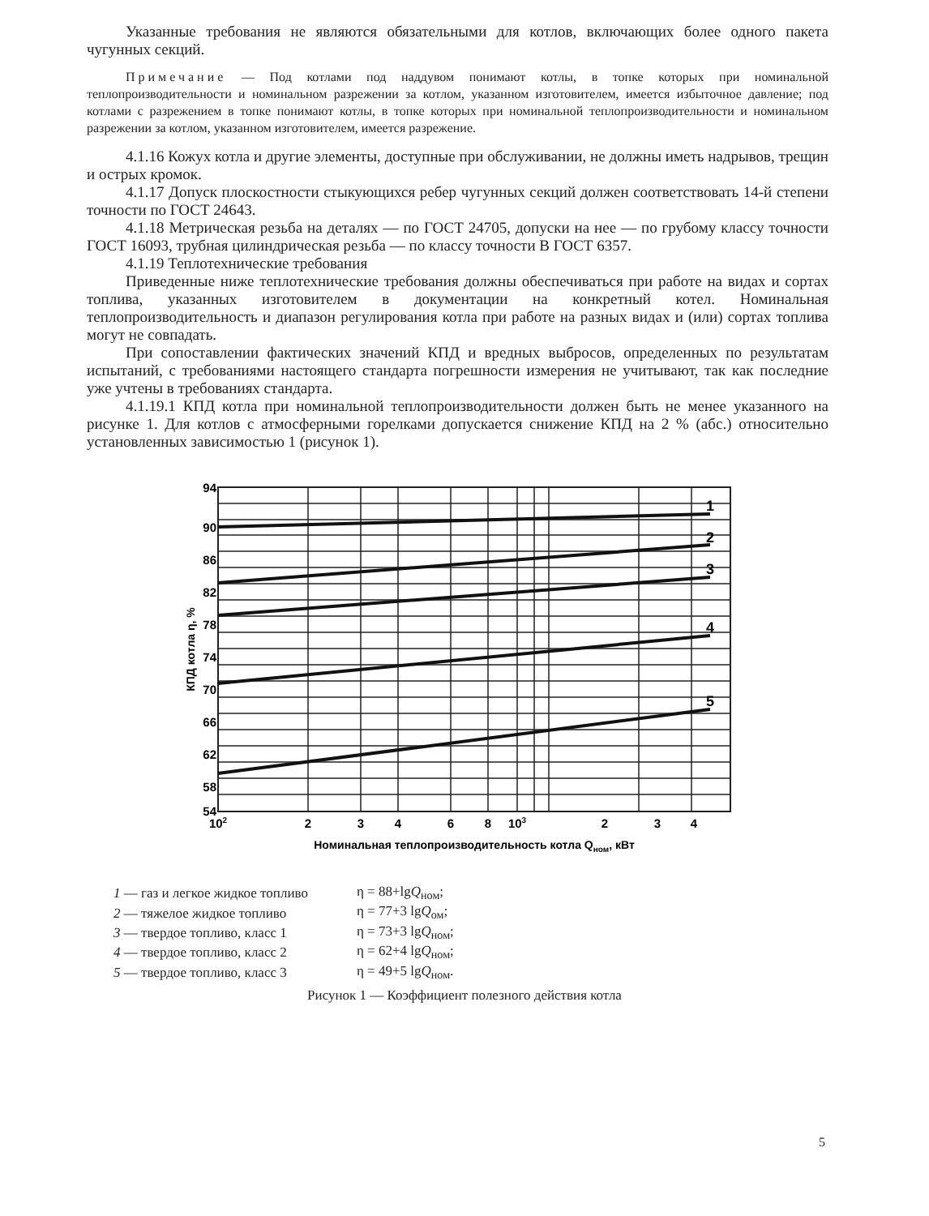Указанные требования не являются обязательными для котлов, включающих более одного пакета чугунных секций.
Примечание — Под котлами под наддувом понимают котлы, в топке которых при номинальной теплопроизводительности и номинальном разрежении за котлом, указанном изготовителем, имеется избыточное давление; под котлами с разрежением в топке понимают котлы, в топке которых при номинальной теплопроизводительности и номинальном разрежении за котлом, указанном изготовителем, имеется разрежение.
4.1.16 Кожух котла и другие элементы, доступные при обслуживании, не должны иметь надрывов, трещин и острых кромок.
4.1.17 Допуск плоскостности стыкующихся ребер чугунных секций должен соответствовать 14-й степени точности по ГОСТ 24643.
4.1.18 Метрическая резьба на деталях — по ГОСТ 24705, допуски на нее — по грубому классу точности ГОСТ 16093, трубная цилиндрическая резьба — по классу точности В ГОСТ 6357.
4.1.19 Теплотехнические требования
Приведенные ниже теплотехнические требования должны обеспечиваться при работе на видах и сортах топлива, указанных изготовителем в документации на конкретный котел. Номинальная теплопроизводительность и диапазон регулирования котла при работе на разных видах и (или) сортах топлива могут не совпадать.
При сопоставлении фактических значений КПД и вредных выбросов, определенных по результатам испытаний, с требованиями настоящего стандарта погрешности измерения не учитывают, так как последние уже учтены в требованиях стандарта.
4.1.19.1 КПД котла при номинальной теплопроизводительности должен быть не менее указанного на рисунке 1. Для котлов с атмосферными горелками допускается снижение КПД на 2 % (абс.) относительно установленных зависимостью 1 (рисунок 1).
94
90
86
82
78
74
70
66
62
58
54
1
2
3
4
5
102
2
3
4
6
8
103
2
3
4
Номинальная теплопроизводительность котла Qном, кВт
КПД котла η, %
| 1 — газ и легкое жидкое топливо | η = 88+lg Q<sub>ном</sub>; |
| 2 — тяжелое жидкое топливо | η = 77+3 lg Q<sub>ом</sub>; |
| 3 — твердое топливо, класс 1 | η = 73+3 lg Q<sub>ном</sub>; |
| 4 — твердое топливо, класс 2 | η = 62+4 lg Q<sub>ном</sub>; |
| 5 — твердое топливо, класс 3 | η = 49+5 lg Q<sub>ном</sub>. |
Рисунок 1 — Коэффициент полезного действия котла
5